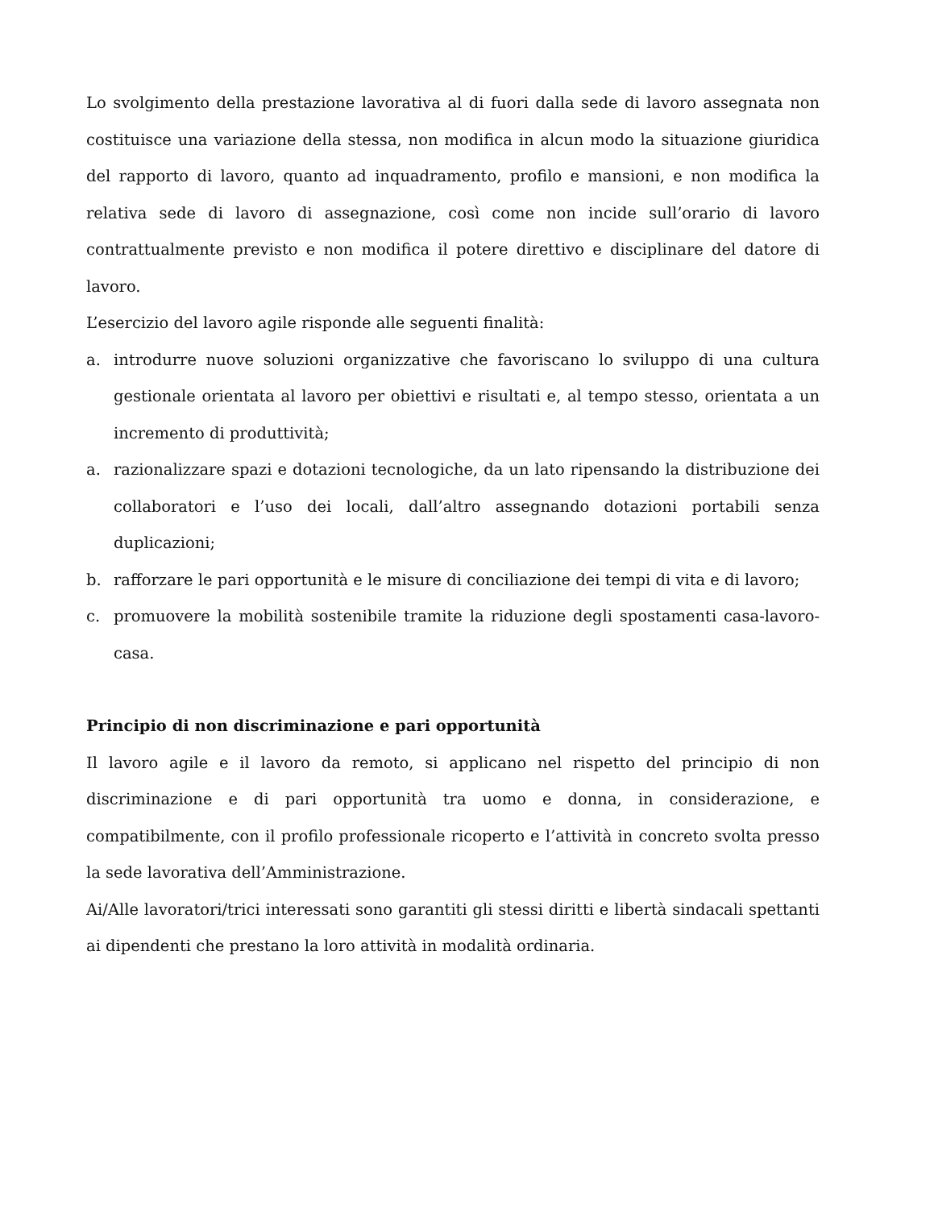Lo svolgimento della prestazione lavorativa al di fuori dalla sede di lavoro assegnata non costituisce una variazione della stessa, non modifica in alcun modo la situazione giuridica del rapporto di lavoro, quanto ad inquadramento, profilo e mansioni, e non modifica la relativa sede di lavoro di assegnazione, così come non incide sull’orario di lavoro contrattualmente previsto e non modifica il potere direttivo e disciplinare del datore di lavoro.
L’esercizio del lavoro agile risponde alle seguenti finalità:
a. introdurre nuove soluzioni organizzative che favoriscano lo sviluppo di una cultura gestionale orientata al lavoro per obiettivi e risultati e, al tempo stesso, orientata a un incremento di produttività;
a. razionalizzare spazi e dotazioni tecnologiche, da un lato ripensando la distribuzione dei collaboratori e l’uso dei locali, dall’altro assegnando dotazioni portabili senza duplicazioni;
b. rafforzare le pari opportunità e le misure di conciliazione dei tempi di vita e di lavoro;
c. promuovere la mobilità sostenibile tramite la riduzione degli spostamenti casa-lavoro-casa.
Principio di non discriminazione e pari opportunità
Il lavoro agile e il lavoro da remoto, si applicano nel rispetto del principio di non discriminazione e di pari opportunità tra uomo e donna, in considerazione, e compatibilmente, con il profilo professionale ricoperto e l’attività in concreto svolta presso la sede lavorativa dell’Amministrazione.
Ai/Alle lavoratori/trici interessati sono garantiti gli stessi diritti e libertà sindacali spettanti ai dipendenti che prestano la loro attività in modalità ordinaria.